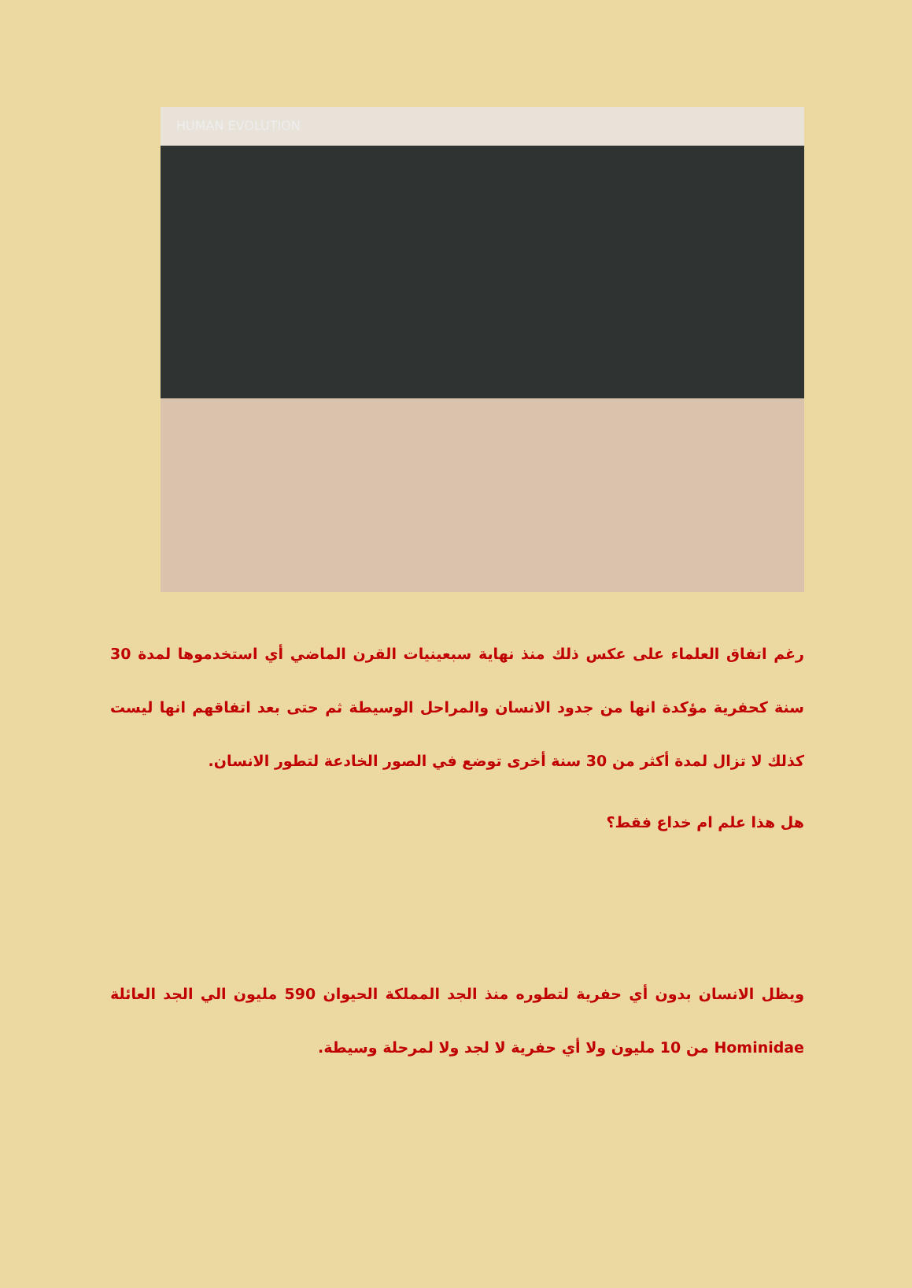HUMAN EVOLUTION
رغم اتفاق العلماء على عكس ذلك منذ نهاية سبعينيات القرن الماضي أي استخدموها لمدة 30 سنة كحفرية مؤكدة انها من جدود الانسان والمراحل الوسيطة ثم حتى بعد اتفاقهم انها ليست كذلك لا تزال لمدة أكثر من 30 سنة أخرى توضع في الصور الخادعة لتطور الانسان.
هل هذا علم ام خداع فقط؟
ويظل الانسان بدون أي حفرية لتطوره منذ الجد المملكة الحيوان 590 مليون الي الجد العائلة Hominidae من 10 مليون ولا أي حفرية لا لجد ولا لمرحلة وسيطة.